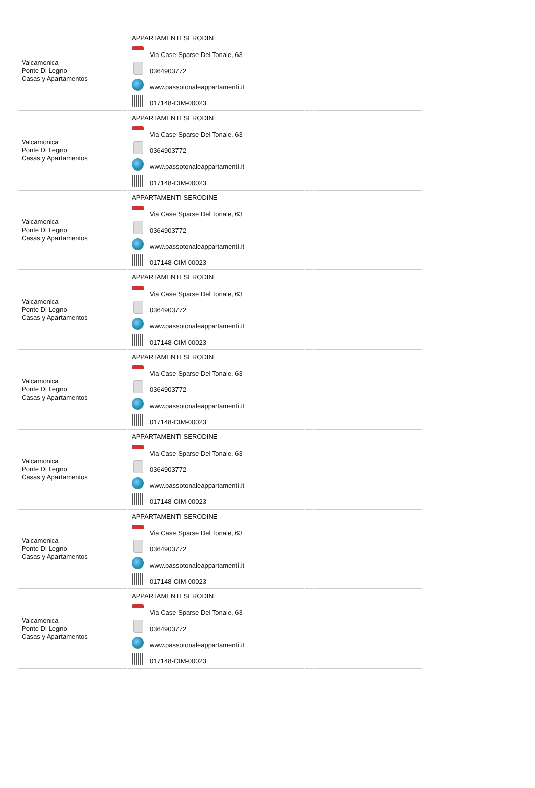| Valcamonica Ponte Di Legno Casas y Apartamentos | APPARTAMENTI SERODINE Via Case Sparse Del Tonale, 63 0364903772 www.passotonaleappartamenti.it 017148-CIM-00023 | | |
| Valcamonica Ponte Di Legno Casas y Apartamentos | APPARTAMENTI SERODINE Via Case Sparse Del Tonale, 63 0364903772 www.passotonaleappartamenti.it 017148-CIM-00023 | | |
| Valcamonica Ponte Di Legno Casas y Apartamentos | APPARTAMENTI SERODINE Via Case Sparse Del Tonale, 63 0364903772 www.passotonaleappartamenti.it 017148-CIM-00023 | | |
| Valcamonica Ponte Di Legno Casas y Apartamentos | APPARTAMENTI SERODINE Via Case Sparse Del Tonale, 63 0364903772 www.passotonaleappartamenti.it 017148-CIM-00023 | | |
| Valcamonica Ponte Di Legno Casas y Apartamentos | APPARTAMENTI SERODINE Via Case Sparse Del Tonale, 63 0364903772 www.passotonaleappartamenti.it 017148-CIM-00023 | | |
| Valcamonica Ponte Di Legno Casas y Apartamentos | APPARTAMENTI SERODINE Via Case Sparse Del Tonale, 63 0364903772 www.passotonaleappartamenti.it 017148-CIM-00023 | | |
| Valcamonica Ponte Di Legno Casas y Apartamentos | APPARTAMENTI SERODINE Via Case Sparse Del Tonale, 63 0364903772 www.passotonaleappartamenti.it 017148-CIM-00023 | | |
| Valcamonica Ponte Di Legno Casas y Apartamentos | APPARTAMENTI SERODINE Via Case Sparse Del Tonale, 63 0364903772 www.passotonaleappartamenti.it 017148-CIM-00023 | | |